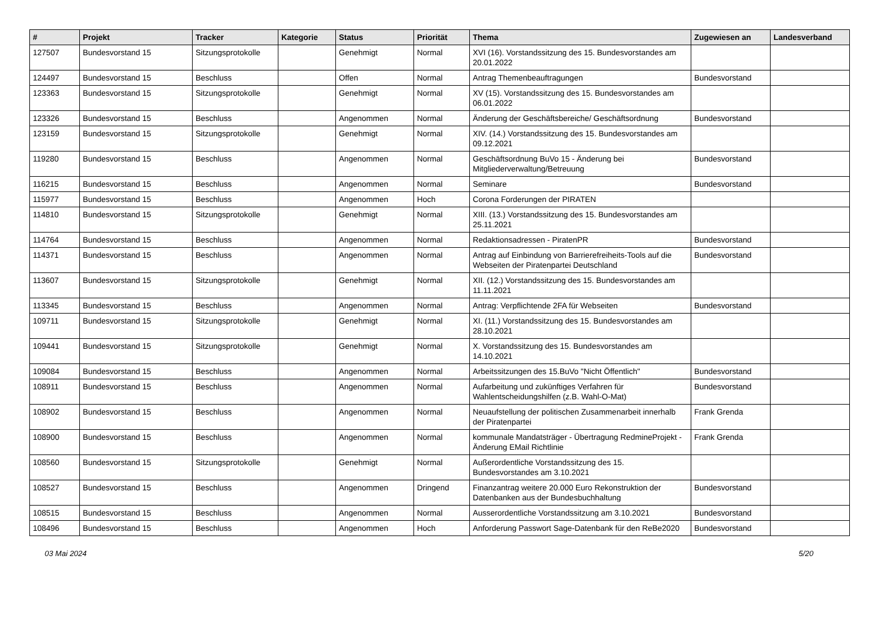| # | Projekt | Tracker | Kategorie | Status | Priorität | Thema | Zugewiesen an | Landesverband |
| --- | --- | --- | --- | --- | --- | --- | --- | --- |
| 127507 | Bundesvorstand 15 | Sitzungsprotokolle | | Genehmigt | Normal | XVI (16). Vorstandssitzung des 15. Bundesvorstandes am 20.01.2022 | | |
| 124497 | Bundesvorstand 15 | Beschluss | | Offen | Normal | Antrag Themenbeauftragungen | Bundesvorstand | |
| 123363 | Bundesvorstand 15 | Sitzungsprotokolle | | Genehmigt | Normal | XV (15). Vorstandssitzung des 15. Bundesvorstandes am 06.01.2022 | | |
| 123326 | Bundesvorstand 15 | Beschluss | | Angenommen | Normal | Änderung der Geschäftsbereiche/ Geschäftsordnung | Bundesvorstand | |
| 123159 | Bundesvorstand 15 | Sitzungsprotokolle | | Genehmigt | Normal | XIV. (14.) Vorstandssitzung des 15. Bundesvorstandes am 09.12.2021 | | |
| 119280 | Bundesvorstand 15 | Beschluss | | Angenommen | Normal | Geschäftsordnung BuVo 15 - Änderung bei Mitgliederverwaltung/Betreuung | Bundesvorstand | |
| 116215 | Bundesvorstand 15 | Beschluss | | Angenommen | Normal | Seminare | Bundesvorstand | |
| 115977 | Bundesvorstand 15 | Beschluss | | Angenommen | Hoch | Corona Forderungen der PIRATEN | | |
| 114810 | Bundesvorstand 15 | Sitzungsprotokolle | | Genehmigt | Normal | XIII. (13.) Vorstandssitzung des 15. Bundesvorstandes am 25.11.2021 | | |
| 114764 | Bundesvorstand 15 | Beschluss | | Angenommen | Normal | Redaktionsadressen - PiratenPR | Bundesvorstand | |
| 114371 | Bundesvorstand 15 | Beschluss | | Angenommen | Normal | Antrag auf Einbindung von Barrierefreiheits-Tools auf die Webseiten der Piratenpartei Deutschland | Bundesvorstand | |
| 113607 | Bundesvorstand 15 | Sitzungsprotokolle | | Genehmigt | Normal | XII. (12.) Vorstandssitzung des 15. Bundesvorstandes am 11.11.2021 | | |
| 113345 | Bundesvorstand 15 | Beschluss | | Angenommen | Normal | Antrag: Verpflichtende 2FA für Webseiten | Bundesvorstand | |
| 109711 | Bundesvorstand 15 | Sitzungsprotokolle | | Genehmigt | Normal | XI. (11.) Vorstandssitzung des 15. Bundesvorstandes am 28.10.2021 | | |
| 109441 | Bundesvorstand 15 | Sitzungsprotokolle | | Genehmigt | Normal | X. Vorstandssitzung des 15. Bundesvorstandes am 14.10.2021 | | |
| 109084 | Bundesvorstand 15 | Beschluss | | Angenommen | Normal | Arbeitssitzungen des 15.BuVo "Nicht Öffentlich" | Bundesvorstand | |
| 108911 | Bundesvorstand 15 | Beschluss | | Angenommen | Normal | Aufarbeitung und zukünftiges Verfahren für Wahlentscheidungshilfen (z.B. Wahl-O-Mat) | Bundesvorstand | |
| 108902 | Bundesvorstand 15 | Beschluss | | Angenommen | Normal | Neuaufstellung der politischen Zusammenarbeit innerhalb der Piratenpartei | Frank Grenda | |
| 108900 | Bundesvorstand 15 | Beschluss | | Angenommen | Normal | kommunale Mandatsträger - Übertragung RedmineProjekt - Änderung EMail Richtlinie | Frank Grenda | |
| 108560 | Bundesvorstand 15 | Sitzungsprotokolle | | Genehmigt | Normal | Außerordentliche Vorstandssitzung des 15. Bundesvorstandes am 3.10.2021 | | |
| 108527 | Bundesvorstand 15 | Beschluss | | Angenommen | Dringend | Finanzantrag weitere 20.000 Euro Rekonstruktion der Datenbanken aus der Bundesbuchhaltung | Bundesvorstand | |
| 108515 | Bundesvorstand 15 | Beschluss | | Angenommen | Normal | Ausserordentliche Vorstandssitzung am 3.10.2021 | Bundesvorstand | |
| 108496 | Bundesvorstand 15 | Beschluss | | Angenommen | Hoch | Anforderung Passwort Sage-Datenbank für den ReBe2020 | Bundesvorstand | |
03 Mai 2024 5/20